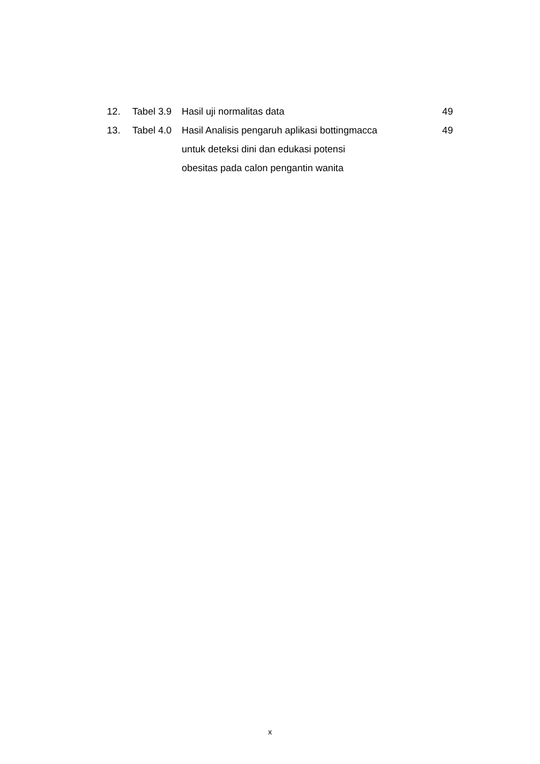12. Tabel 3.9
Hasil uji normalitas data 49
13. Tabel 4.0
Hasil Analisis pengaruh aplikasi bottingmacca
untuk deteksi dini dan edukasi potensi
obesitas pada calon pengantin wanita
49
x